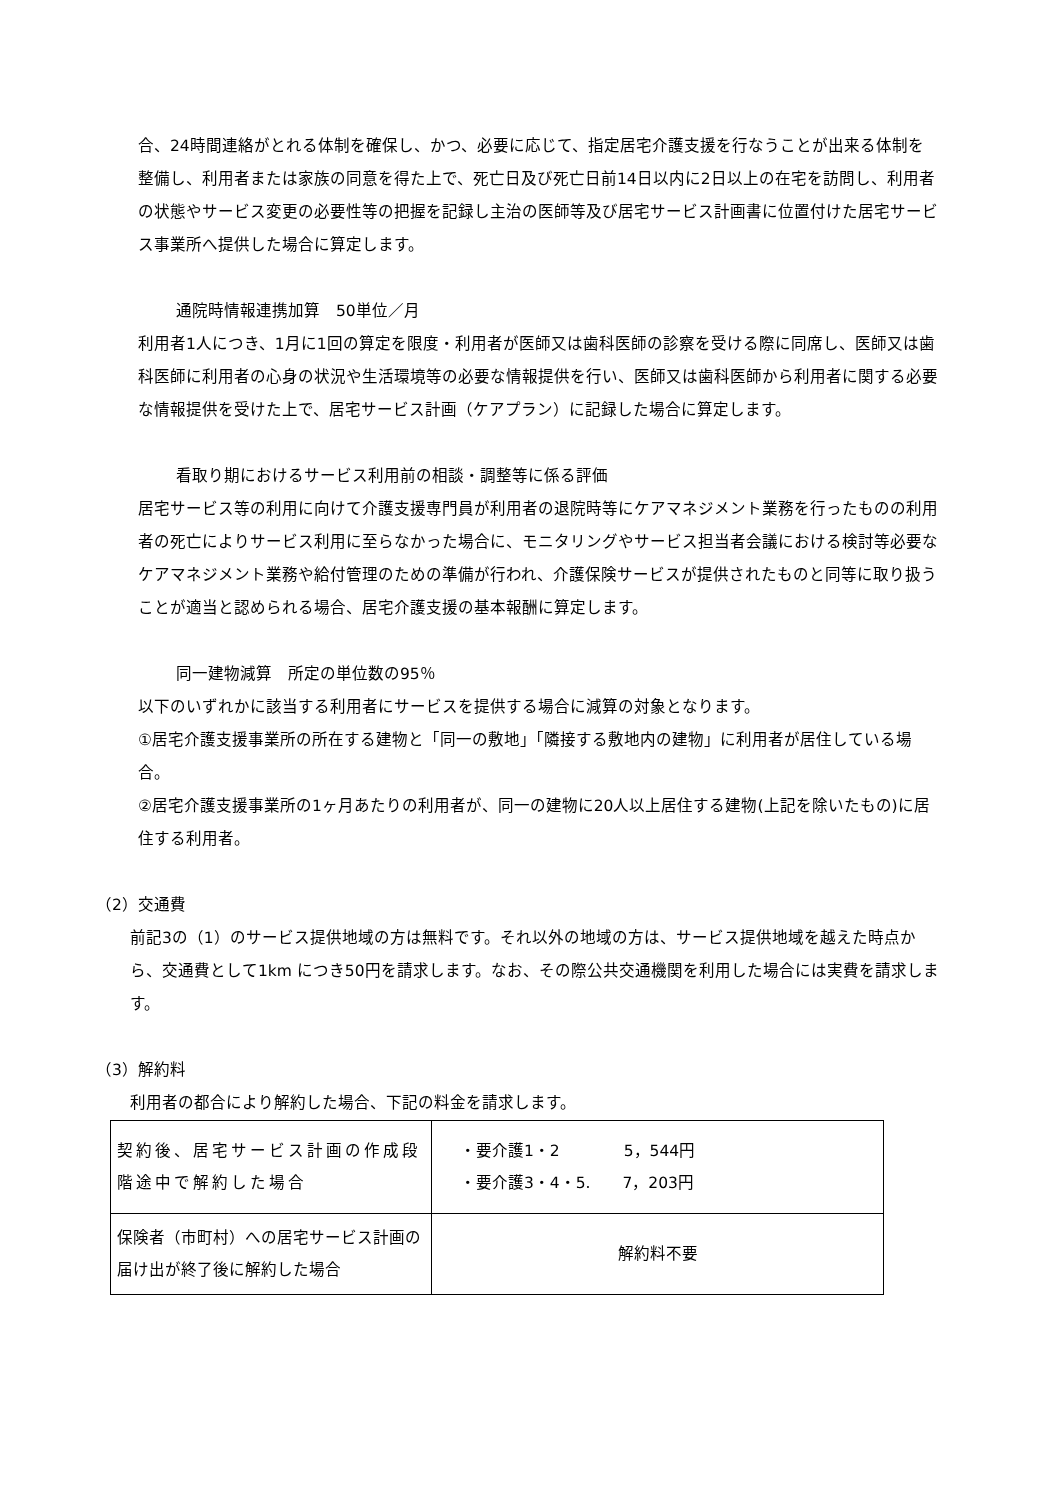合、24時間連絡がとれる体制を確保し、かつ、必要に応じて、指定居宅介護支援を行なうことが出来る体制を整備し、利用者または家族の同意を得た上で、死亡日及び死亡日前14日以内に2日以上の在宅を訪問し、利用者の状態やサービス変更の必要性等の把握を記録し主治の医師等及び居宅サービス計画書に位置付けた居宅サービス事業所へ提供した場合に算定します。
通院時情報連携加算　50単位／月
利用者1人につき、1月に1回の算定を限度・利用者が医師又は歯科医師の診察を受ける際に同席し、医師又は歯科医師に利用者の心身の状況や生活環境等の必要な情報提供を行い、医師又は歯科医師から利用者に関する必要な情報提供を受けた上で、居宅サービス計画（ケアプラン）に記録した場合に算定します。
看取り期におけるサービス利用前の相談・調整等に係る評価
居宅サービス等の利用に向けて介護支援専門員が利用者の退院時等にケアマネジメント業務を行ったものの利用者の死亡によりサービス利用に至らなかった場合に、モニタリングやサービス担当者会議における検討等必要なケアマネジメント業務や給付管理のための準備が行われ、介護保険サービスが提供されたものと同等に取り扱うことが適当と認められる場合、居宅介護支援の基本報酬に算定します。
同一建物減算　所定の単位数の95％
以下のいずれかに該当する利用者にサービスを提供する場合に減算の対象となります。
①居宅介護支援事業所の所在する建物と「同一の敷地」「隣接する敷地内の建物」に利用者が居住している場合。
②居宅介護支援事業所の1ヶ月あたりの利用者が、同一の建物に20人以上居住する建物(上記を除いたもの)に居住する利用者。
（2）交通費
前記3の（1）のサービス提供地域の方は無料です。それ以外の地域の方は、サービス提供地域を越えた時点から、交通費として1km につき50円を請求します。なお、その際公共交通機関を利用した場合には実費を請求します。
（3）解約料
利用者の都合により解約した場合、下記の料金を請求します。
| 契約後、居宅サービス計画の作成段階途中で解約した場合 | ・要介護1・2 5，544円 ・要介護3・4・5. 7，203円 |
| 保険者（市町村）への居宅サービス計画の届け出が終了後に解約した場合 | 解約料不要 |